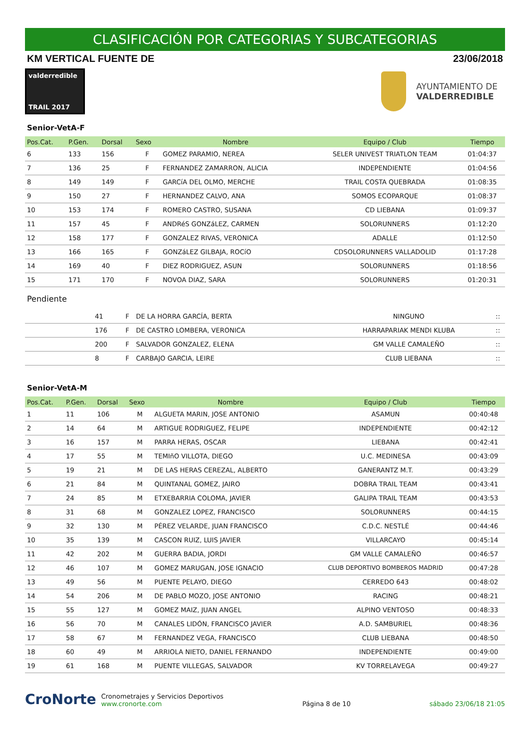CLASIFICACIÓN POR CATEGORIAS Y SUBCATEGORIAS
KM VERTICAL FUENTE DE 23/06/2018
valderredible
TRAIL 2017
AYUNTAMIENTO DE
VALDERREDIBLE
Senior-VetA-F
| Pos.Cat. | P.Gen. | Dorsal | Sexo | Nombre | Equipo / Club | Tiempo |
| --- | --- | --- | --- | --- | --- | --- |
| 6 | 133 | 156 | F | GOMEZ PARAMIO, NEREA | SELER UNIVEST TRIATLON TEAM | 01:04:37 |
| 7 | 136 | 25 | F | FERNANDEZ ZAMARRON, ALICIA | INDEPENDIENTE | 01:04:56 |
| 8 | 149 | 149 | F | GARCíA DEL OLMO, MERCHE | TRAIL COSTA QUEBRADA | 01:08:35 |
| 9 | 150 | 27 | F | HERNANDEZ CALVO, ANA | SOMOS ECOPARQUE | 01:08:37 |
| 10 | 153 | 174 | F | ROMERO CASTRO, SUSANA | CD LIEBANA | 01:09:37 |
| 11 | 157 | 45 | F | ANDRéS GONZáLEZ, CARMEN | SOLORUNNERS | 01:12:20 |
| 12 | 158 | 177 | F | GONZALEZ RIVAS, VERONICA | ADALLE | 01:12:50 |
| 13 | 166 | 165 | F | GONZáLEZ GILBAJA, ROCíO | CDSOLORUNNERS VALLADOLID | 01:17:28 |
| 14 | 169 | 40 | F | DIEZ RODRIGUEZ, ASUN | SOLORUNNERS | 01:18:56 |
| 15 | 171 | 170 | F | NOVOA DIAZ, SARA | SOLORUNNERS | 01:20:31 |
Pendiente
| | | 41 | F | DE LA HORRA GARCÍA, BERTA | NINGUNO | :: |
| | | 176 | F | DE CASTRO LOMBERA, VERONICA | HARRAPARIAK MENDI KLUBA | :: |
| | | 200 | F | SALVADOR GONZALEZ, ELENA | GM VALLE CAMALEÑO | :: |
| | | 8 | F | CARBAJO GARCIA, LEIRE | CLUB LIEBANA | :: |
Senior-VetA-M
| Pos.Cat. | P.Gen. | Dorsal | Sexo | Nombre | Equipo / Club | Tiempo |
| --- | --- | --- | --- | --- | --- | --- |
| 1 | 11 | 106 | M | ALGUETA MARIN, JOSE ANTONIO | ASAMUN | 00:40:48 |
| 2 | 14 | 64 | M | ARTIGUE RODRIGUEZ, FELIPE | INDEPENDIENTE | 00:42:12 |
| 3 | 16 | 157 | M | PARRA HERAS, OSCAR | LIEBANA | 00:42:41 |
| 4 | 17 | 55 | M | TEMIñO VILLOTA, DIEGO | U.C. MEDINESA | 00:43:09 |
| 5 | 19 | 21 | M | DE LAS HERAS CEREZAL, ALBERTO | GANERANTZ M.T. | 00:43:29 |
| 6 | 21 | 84 | M | QUINTANAL GOMEZ, JAIRO | DOBRA TRAIL TEAM | 00:43:41 |
| 7 | 24 | 85 | M | ETXEBARRIA COLOMA, JAVIER | GALIPA TRAIL TEAM | 00:43:53 |
| 8 | 31 | 68 | M | GONZALEZ LOPEZ, FRANCISCO | SOLORUNNERS | 00:44:15 |
| 9 | 32 | 130 | M | PÉREZ VELARDE, JUAN FRANCISCO | C.D.C. NESTLÉ | 00:44:46 |
| 10 | 35 | 139 | M | CASCON RUIZ, LUIS JAVIER | VILLARCAYO | 00:45:14 |
| 11 | 42 | 202 | M | GUERRA BADIA, JORDI | GM VALLE CAMALEÑO | 00:46:57 |
| 12 | 46 | 107 | M | GOMEZ MARUGAN, JOSE IGNACIO | CLUB DEPORTIVO BOMBEROS MADRID | 00:47:28 |
| 13 | 49 | 56 | M | PUENTE PELAYO, DIEGO | CERREDO 643 | 00:48:02 |
| 14 | 54 | 206 | M | DE PABLO MOZO, JOSE ANTONIO | RACING | 00:48:21 |
| 15 | 55 | 127 | M | GOMEZ MAIZ, JUAN ANGEL | ALPINO VENTOSO | 00:48:33 |
| 16 | 56 | 70 | M | CANALES LIDÓN, FRANCISCO JAVIER | A.D. SAMBURIEL | 00:48:36 |
| 17 | 58 | 67 | M | FERNANDEZ VEGA, FRANCISCO | CLUB LIEBANA | 00:48:50 |
| 18 | 60 | 49 | M | ARRIOLA NIETO, DANIEL FERNANDO | INDEPENDIENTE | 00:49:00 |
| 19 | 61 | 168 | M | PUENTE VILLEGAS, SALVADOR | KV TORRELAVEGA | 00:49:27 |
CroNorte Cronometrajes y Servicios Deportivos
www.cronorte.com
Página 8 de 10
sábado 23/06/18 21:05